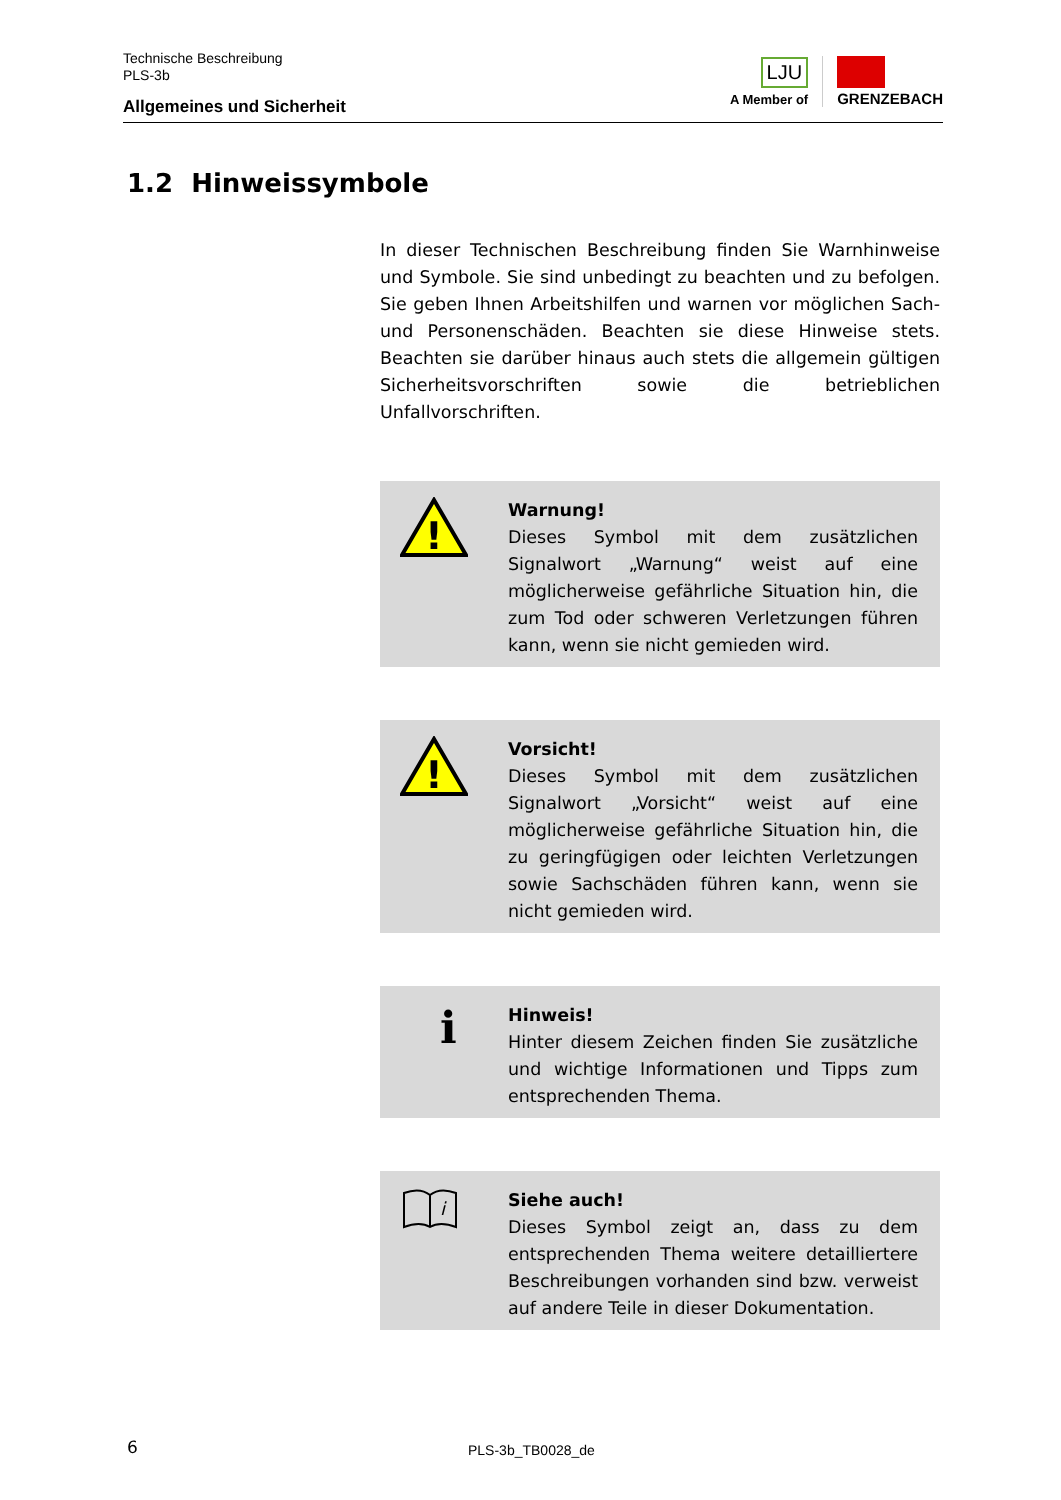Technische Beschreibung
PLS-3b
Allgemeines und Sicherheit
LJU
A Member of
GRENZEBACH
1.2 Hinweissymbole
In dieser Technischen Beschreibung finden Sie Warnhinweise und Symbole. Sie sind unbedingt zu beachten und zu befolgen. Sie geben Ihnen Arbeitshilfen und warnen vor möglichen Sach- und Personenschäden. Beachten sie diese Hinweise stets. Beachten sie darüber hinaus auch stets die allgemein gültigen Sicherheitsvorschriften sowie die betrieblichen Unfallvorschriften.
!
Warnung!
Dieses Symbol mit dem zusätzlichen Signalwort „Warnung“ weist auf eine möglicherweise gefährliche Situation hin, die zum Tod oder schweren Verletzungen führen kann, wenn sie nicht gemieden wird.
!
Vorsicht!
Dieses Symbol mit dem zusätzlichen Signalwort „Vorsicht“ weist auf eine möglicherweise gefährliche Situation hin, die zu geringfügigen oder leichten Verletzungen sowie Sachschäden führen kann, wenn sie nicht gemieden wird.
i
Hinweis!
Hinter diesem Zeichen finden Sie zusätzliche und wichtige Informationen und Tipps zum entsprechenden Thema.
i
Siehe auch!
Dieses Symbol zeigt an, dass zu dem entsprechenden Thema weitere detailliertere Beschreibungen vorhanden sind bzw. verweist auf andere Teile in dieser Dokumentation.
6 PLS-3b_TB0028_de